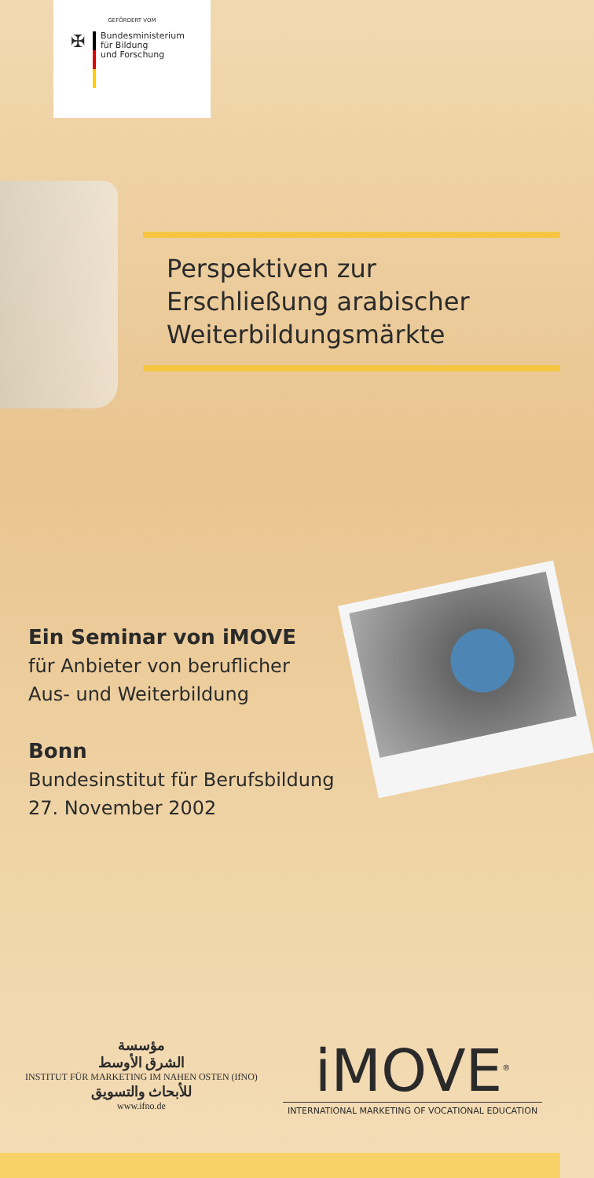GEFÖRDERT VOM
✠
Bundesministerium
für Bildung
und Forschung
Perspektiven zur
Erschließung arabischer
Weiterbildungsmärkte
Ein Seminar von iMOVE
für Anbieter von beruflicher
Aus- und Weiterbildung
Bonn
Bundesinstitut für Berufsbildung
27. November 2002
مؤسسة
الشرق الأوسط
INSTITUT FÜR MARKETING IM NAHEN OSTEN (IfNO)
للأبحاث والتسويق
www.ifno.de
iMOVE<sup>®</sup>
INTERNATIONAL MARKETING OF VOCATIONAL EDUCATION